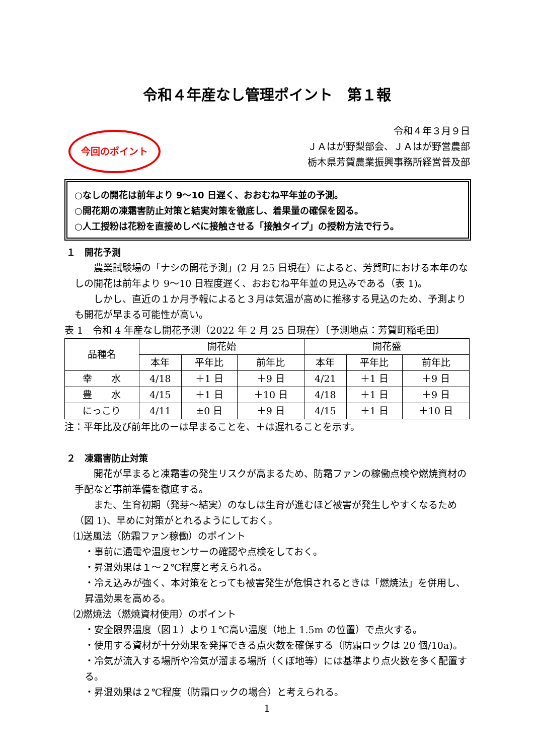令和４年産なし管理ポイント　第１報
今回のポイント
令和４年３月９日
ＪＡはが野梨部会、ＪＡはが野営農部
栃木県芳賀農業振興事務所経営普及部
○なしの開花は前年より 9～10 日遅く、おおむね平年並の予測。
○開花期の凍霜害防止対策と結実対策を徹底し、着果量の確保を図る。
○人工授粉は花粉を直接めしべに接触させる「接触タイプ」の授粉方法で行う。
１　開花予測
農業試験場の「ナシの開花予測」(2 月 25 日現在）によると、芳賀町における本年のなしの開花は前年より 9～10 日程度遅く、おおむね平年並の見込みである（表 1)。
しかし、直近の１か月予報によると３月は気温が高めに推移する見込のため、予測よりも開花が早まる可能性が高い。
表 1　令和 4 年産なし開花予測（2022 年 2 月 25 日現在）〔予測地点：芳賀町稲毛田〕
| 品種名 | 開花始 | | | 開花盛 | | |
| --- | --- | --- | --- | --- | --- | --- |
| | 本年 | 平年比 | 前年比 | 本年 | 平年比 | 前年比 |
| 幸 水 | 4/18 | ＋1 日 | ＋9 日 | 4/21 | ＋1 日 | ＋9 日 |
| 豊 水 | 4/15 | ＋1 日 | ＋10 日 | 4/18 | ＋1 日 | ＋9 日 |
| にっこり | 4/11 | ±0 日 | ＋9 日 | 4/15 | ＋1 日 | ＋10 日 |
注：平年比及び前年比のーは早まることを、＋は遅れることを示す。
２　凍霜害防止対策
開花が早まると凍霜害の発生リスクが高まるため、防霜ファンの稼働点検や燃焼資材の手配など事前準備を徹底する。
また、生育初期（発芽～結実）のなしは生育が進むほど被害が発生しやすくなるため（図 1)、早めに対策がとれるようにしておく。
⑴送風法（防霜ファン稼働）のポイント
・事前に通電や温度センサーの確認や点検をしておく。
・昇温効果は１～２℃程度と考えられる。
・冷え込みが強く、本対策をとっても被害発生が危惧されるときは「燃焼法」を併用し、昇温効果を高める。
⑵燃焼法（燃焼資材使用）のポイント
・安全限界温度（図１）より１℃高い温度（地上 1.5m の位置）で点火する。
・使用する資材が十分効果を発揮できる点火数を確保する（防霜ロックは 20 個/10a)。
・冷気が流入する場所や冷気が溜まる場所（くぼ地等）には基準より点火数を多く配置する。
・昇温効果は２℃程度（防霜ロックの場合）と考えられる。
1